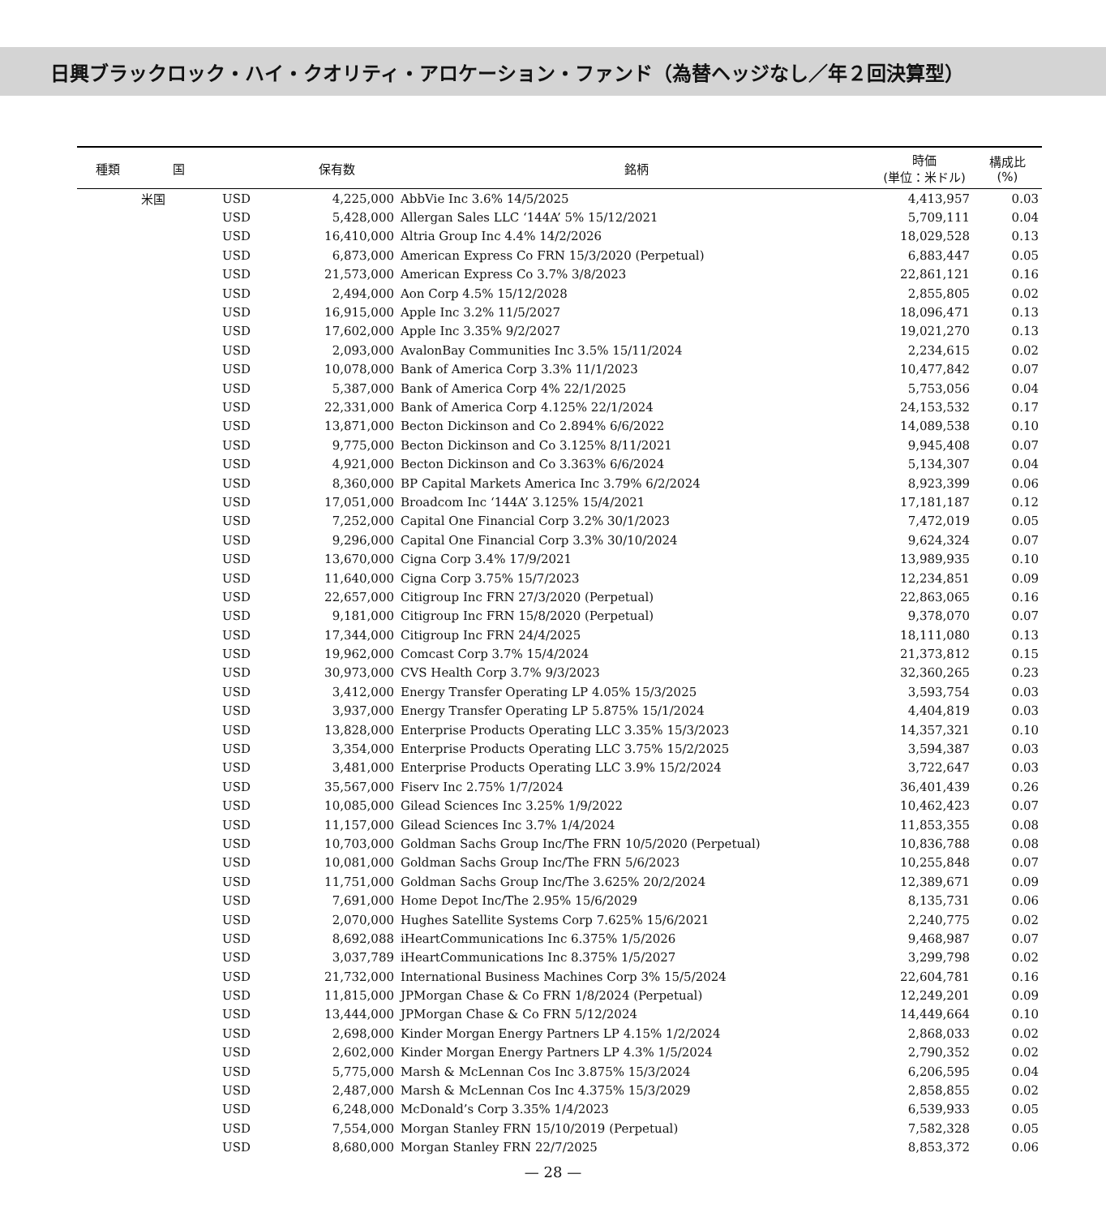日興ブラックロック・ハイ・クオリティ・アロケーション・ファンド（為替ヘッジなし／年２回決算型）
| 種類 | 国 | | 保有数 | 銘柄 | 時価 (単位：米ドル) | 構成比 (%) |
| --- | --- | --- | --- | --- | --- | --- |
| | 米国 | USD | 4,225,000 | AbbVie Inc 3.6% 14/5/2025 | 4,413,957 | 0.03 |
| | | USD | 5,428,000 | Allergan Sales LLC ‘144A’ 5% 15/12/2021 | 5,709,111 | 0.04 |
| | | USD | 16,410,000 | Altria Group Inc 4.4% 14/2/2026 | 18,029,528 | 0.13 |
| | | USD | 6,873,000 | American Express Co FRN 15/3/2020 (Perpetual) | 6,883,447 | 0.05 |
| | | USD | 21,573,000 | American Express Co 3.7% 3/8/2023 | 22,861,121 | 0.16 |
| | | USD | 2,494,000 | Aon Corp 4.5% 15/12/2028 | 2,855,805 | 0.02 |
| | | USD | 16,915,000 | Apple Inc 3.2% 11/5/2027 | 18,096,471 | 0.13 |
| | | USD | 17,602,000 | Apple Inc 3.35% 9/2/2027 | 19,021,270 | 0.13 |
| | | USD | 2,093,000 | AvalonBay Communities Inc 3.5% 15/11/2024 | 2,234,615 | 0.02 |
| | | USD | 10,078,000 | Bank of America Corp 3.3% 11/1/2023 | 10,477,842 | 0.07 |
| | | USD | 5,387,000 | Bank of America Corp 4% 22/1/2025 | 5,753,056 | 0.04 |
| | | USD | 22,331,000 | Bank of America Corp 4.125% 22/1/2024 | 24,153,532 | 0.17 |
| | | USD | 13,871,000 | Becton Dickinson and Co 2.894% 6/6/2022 | 14,089,538 | 0.10 |
| | | USD | 9,775,000 | Becton Dickinson and Co 3.125% 8/11/2021 | 9,945,408 | 0.07 |
| | | USD | 4,921,000 | Becton Dickinson and Co 3.363% 6/6/2024 | 5,134,307 | 0.04 |
| | | USD | 8,360,000 | BP Capital Markets America Inc 3.79% 6/2/2024 | 8,923,399 | 0.06 |
| | | USD | 17,051,000 | Broadcom Inc ‘144A’ 3.125% 15/4/2021 | 17,181,187 | 0.12 |
| | | USD | 7,252,000 | Capital One Financial Corp 3.2% 30/1/2023 | 7,472,019 | 0.05 |
| | | USD | 9,296,000 | Capital One Financial Corp 3.3% 30/10/2024 | 9,624,324 | 0.07 |
| | | USD | 13,670,000 | Cigna Corp 3.4% 17/9/2021 | 13,989,935 | 0.10 |
| | | USD | 11,640,000 | Cigna Corp 3.75% 15/7/2023 | 12,234,851 | 0.09 |
| | | USD | 22,657,000 | Citigroup Inc FRN 27/3/2020 (Perpetual) | 22,863,065 | 0.16 |
| | | USD | 9,181,000 | Citigroup Inc FRN 15/8/2020 (Perpetual) | 9,378,070 | 0.07 |
| | | USD | 17,344,000 | Citigroup Inc FRN 24/4/2025 | 18,111,080 | 0.13 |
| | | USD | 19,962,000 | Comcast Corp 3.7% 15/4/2024 | 21,373,812 | 0.15 |
| | | USD | 30,973,000 | CVS Health Corp 3.7% 9/3/2023 | 32,360,265 | 0.23 |
| | | USD | 3,412,000 | Energy Transfer Operating LP 4.05% 15/3/2025 | 3,593,754 | 0.03 |
| | | USD | 3,937,000 | Energy Transfer Operating LP 5.875% 15/1/2024 | 4,404,819 | 0.03 |
| | | USD | 13,828,000 | Enterprise Products Operating LLC 3.35% 15/3/2023 | 14,357,321 | 0.10 |
| | | USD | 3,354,000 | Enterprise Products Operating LLC 3.75% 15/2/2025 | 3,594,387 | 0.03 |
| | | USD | 3,481,000 | Enterprise Products Operating LLC 3.9% 15/2/2024 | 3,722,647 | 0.03 |
| | | USD | 35,567,000 | Fiserv Inc 2.75% 1/7/2024 | 36,401,439 | 0.26 |
| | | USD | 10,085,000 | Gilead Sciences Inc 3.25% 1/9/2022 | 10,462,423 | 0.07 |
| | | USD | 11,157,000 | Gilead Sciences Inc 3.7% 1/4/2024 | 11,853,355 | 0.08 |
| | | USD | 10,703,000 | Goldman Sachs Group Inc/The FRN 10/5/2020 (Perpetual) | 10,836,788 | 0.08 |
| | | USD | 10,081,000 | Goldman Sachs Group Inc/The FRN 5/6/2023 | 10,255,848 | 0.07 |
| | | USD | 11,751,000 | Goldman Sachs Group Inc/The 3.625% 20/2/2024 | 12,389,671 | 0.09 |
| | | USD | 7,691,000 | Home Depot Inc/The 2.95% 15/6/2029 | 8,135,731 | 0.06 |
| | | USD | 2,070,000 | Hughes Satellite Systems Corp 7.625% 15/6/2021 | 2,240,775 | 0.02 |
| | | USD | 8,692,088 | iHeartCommunications Inc 6.375% 1/5/2026 | 9,468,987 | 0.07 |
| | | USD | 3,037,789 | iHeartCommunications Inc 8.375% 1/5/2027 | 3,299,798 | 0.02 |
| | | USD | 21,732,000 | International Business Machines Corp 3% 15/5/2024 | 22,604,781 | 0.16 |
| | | USD | 11,815,000 | JPMorgan Chase & Co FRN 1/8/2024 (Perpetual) | 12,249,201 | 0.09 |
| | | USD | 13,444,000 | JPMorgan Chase & Co FRN 5/12/2024 | 14,449,664 | 0.10 |
| | | USD | 2,698,000 | Kinder Morgan Energy Partners LP 4.15% 1/2/2024 | 2,868,033 | 0.02 |
| | | USD | 2,602,000 | Kinder Morgan Energy Partners LP 4.3% 1/5/2024 | 2,790,352 | 0.02 |
| | | USD | 5,775,000 | Marsh & McLennan Cos Inc 3.875% 15/3/2024 | 6,206,595 | 0.04 |
| | | USD | 2,487,000 | Marsh & McLennan Cos Inc 4.375% 15/3/2029 | 2,858,855 | 0.02 |
| | | USD | 6,248,000 | McDonald’s Corp 3.35% 1/4/2023 | 6,539,933 | 0.05 |
| | | USD | 7,554,000 | Morgan Stanley FRN 15/10/2019 (Perpetual) | 7,582,328 | 0.05 |
| | | USD | 8,680,000 | Morgan Stanley FRN 22/7/2025 | 8,853,372 | 0.06 |
— 28 —